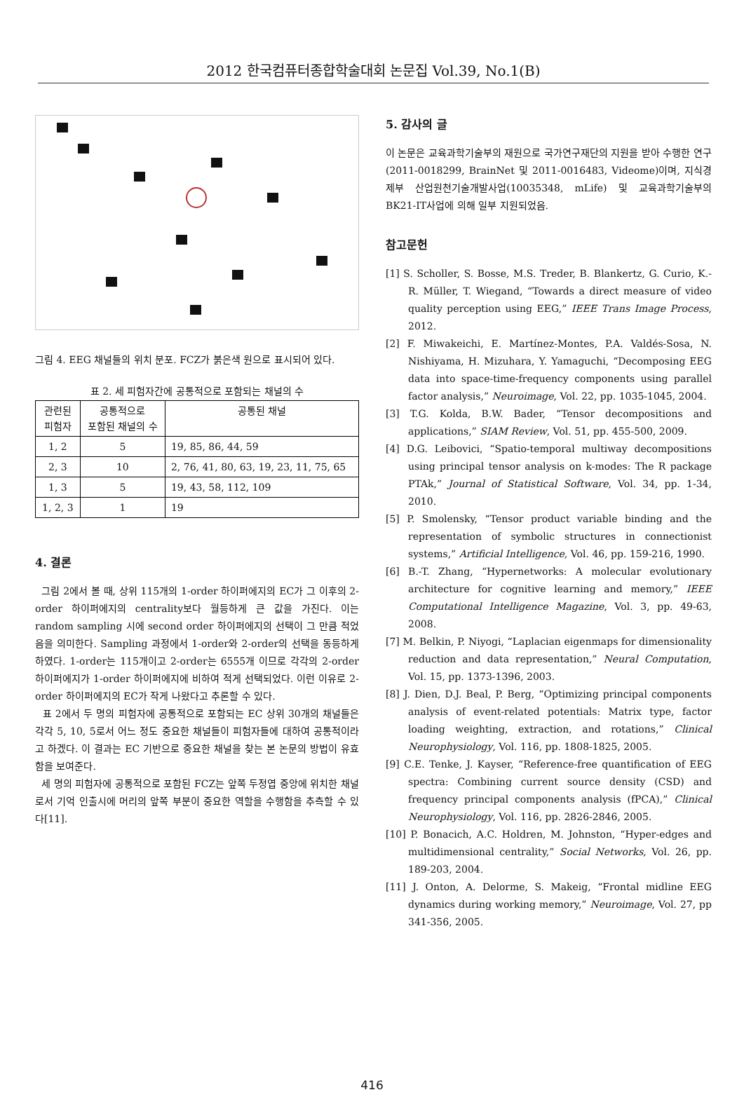2012 한국컴퓨터종합학술대회 논문집 Vol.39, No.1(B)
그림 4. EEG 채널들의 위치 분포. FCZ가 붉은색 원으로 표시되어 있다.
표 2. 세 피험자간에 공통적으로 포함되는 채널의 수
| 관련된 피험자 | 공통적으로 포함된 채널의 수 | 공통된 채널 |
| --- | --- | --- |
| 1, 2 | 5 | 19, 85, 86, 44, 59 |
| 2, 3 | 10 | 2, 76, 41, 80, 63, 19, 23, 11, 75, 65 |
| 1, 3 | 5 | 19, 43, 58, 112, 109 |
| 1, 2, 3 | 1 | 19 |
4. 결론
그림 2에서 볼 때, 상위 115개의 1-order 하이퍼에지의 EC가 그 이후의 2-order 하이퍼에지의 centrality보다 월등하게 큰 값을 가진다. 이는 random sampling 시에 second order 하이퍼에지의 선택이 그 만큼 적었음을 의미한다. Sampling 과정에서 1-order와 2-order의 선택을 동등하게 하였다. 1-order는 115개이고 2-order는 6555개 이므로 각각의 2-order 하이퍼에지가 1-order 하이퍼에지에 비하여 적게 선택되었다. 이런 이유로 2-order 하이퍼에지의 EC가 작게 나왔다고 추론할 수 있다.
표 2에서 두 명의 피험자에 공통적으로 포함되는 EC 상위 30개의 채널들은 각각 5, 10, 5로서 어느 정도 중요한 채널들이 피험자들에 대하여 공통적이라고 하겠다. 이 결과는 EC 기반으로 중요한 채널을 찾는 본 논문의 방법이 유효함을 보여준다.
세 명의 피험자에 공통적으로 포함된 FCZ는 앞쪽 두정엽 중앙에 위치한 채널로서 기억 인출시에 머리의 앞쪽 부분이 중요한 역할을 수행함을 추측할 수 있다[11].
5. 감사의 글
이 논문은 교육과학기술부의 재원으로 국가연구재단의 지원을 받아 수행한 연구(2011-0018299, BrainNet 및 2011-0016483, Videome)이며, 지식경제부 산업원천기술개발사업(10035348, mLife) 및 교육과학기술부의 BK21-IT사업에 의해 일부 지원되었음.
참고문헌
[1] S. Scholler, S. Bosse, M.S. Treder, B. Blankertz, G. Curio, K.-R. Müller, T. Wiegand, “Towards a direct measure of video quality perception using EEG,” IEEE Trans Image Process, 2012.
[2] F. Miwakeichi, E. Martínez-Montes, P.A. Valdés-Sosa, N. Nishiyama, H. Mizuhara, Y. Yamaguchi, “Decomposing EEG data into space-time-frequency components using parallel factor analysis,” Neuroimage, Vol. 22, pp. 1035-1045, 2004.
[3] T.G. Kolda, B.W. Bader, “Tensor decompositions and applications,” SIAM Review, Vol. 51, pp. 455-500, 2009.
[4] D.G. Leibovici, “Spatio-temporal multiway decompositions using principal tensor analysis on k-modes: The R package PTAk,” Journal of Statistical Software, Vol. 34, pp. 1-34, 2010.
[5] P. Smolensky, “Tensor product variable binding and the representation of symbolic structures in connectionist systems,” Artificial Intelligence, Vol. 46, pp. 159-216, 1990.
[6] B.-T. Zhang, “Hypernetworks: A molecular evolutionary architecture for cognitive learning and memory,” IEEE Computational Intelligence Magazine, Vol. 3, pp. 49-63, 2008.
[7] M. Belkin, P. Niyogi, “Laplacian eigenmaps for dimensionality reduction and data representation,” Neural Computation, Vol. 15, pp. 1373-1396, 2003.
[8] J. Dien, D.J. Beal, P. Berg, “Optimizing principal components analysis of event-related potentials: Matrix type, factor loading weighting, extraction, and rotations,” Clinical Neurophysiology, Vol. 116, pp. 1808-1825, 2005.
[9] C.E. Tenke, J. Kayser, “Reference-free quantification of EEG spectra: Combining current source density (CSD) and frequency principal components analysis (fPCA),” Clinical Neurophysiology, Vol. 116, pp. 2826-2846, 2005.
[10] P. Bonacich, A.C. Holdren, M. Johnston, “Hyper-edges and multidimensional centrality,” Social Networks, Vol. 26, pp. 189-203, 2004.
[11] J. Onton, A. Delorme, S. Makeig, “Frontal midline EEG dynamics during working memory,” Neuroimage, Vol. 27, pp 341-356, 2005.
416